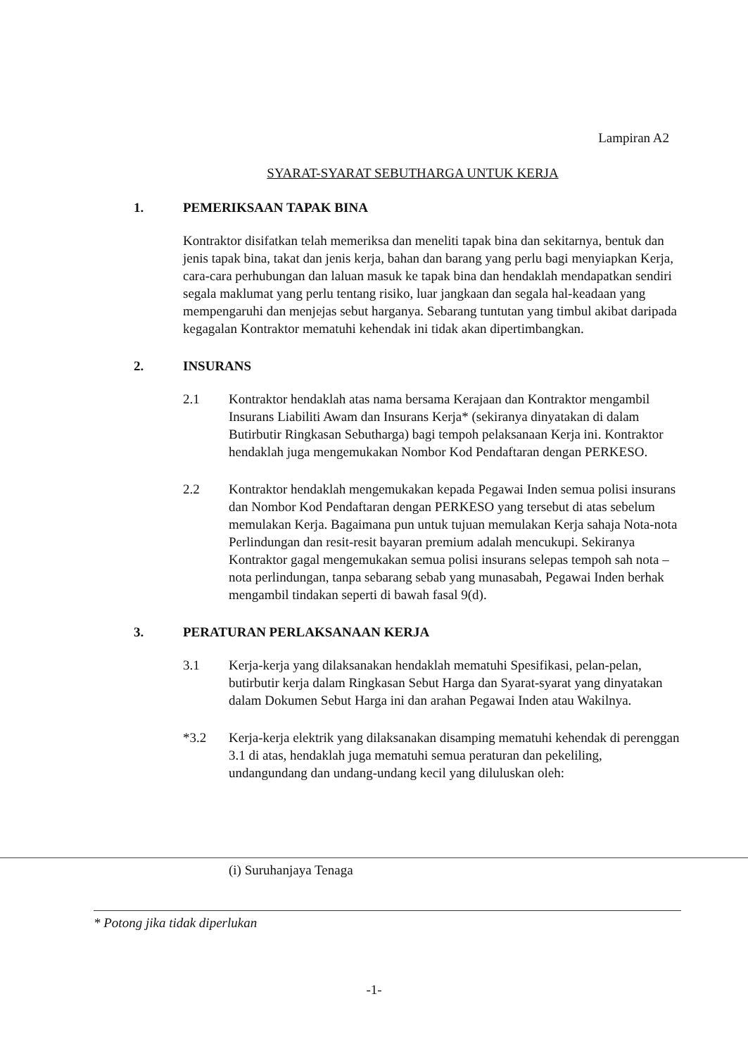Lampiran A2
SYARAT-SYARAT SEBUTHARGA UNTUK KERJA
1. PEMERIKSAAN TAPAK BINA
Kontraktor disifatkan telah memeriksa dan meneliti tapak bina dan sekitarnya, bentuk dan jenis tapak bina, takat dan jenis kerja, bahan dan barang yang perlu bagi menyiapkan Kerja, cara-cara perhubungan dan laluan masuk ke tapak bina dan hendaklah mendapatkan sendiri segala maklumat yang perlu tentang risiko, luar jangkaan dan segala hal-keadaan yang mempengaruhi dan menjejas sebut harganya. Sebarang tuntutan yang timbul akibat daripada kegagalan Kontraktor mematuhi kehendak ini tidak akan dipertimbangkan.
2. INSURANS
2.1 Kontraktor hendaklah atas nama bersama Kerajaan dan Kontraktor mengambil Insurans Liabiliti Awam dan Insurans Kerja* (sekiranya dinyatakan di dalam Butirbutir Ringkasan Sebutharga) bagi tempoh pelaksanaan Kerja ini. Kontraktor hendaklah juga mengemukakan Nombor Kod Pendaftaran dengan PERKESO.
2.2 Kontraktor hendaklah mengemukakan kepada Pegawai Inden semua polisi insurans dan Nombor Kod Pendaftaran dengan PERKESO yang tersebut di atas sebelum memulakan Kerja. Bagaimana pun untuk tujuan memulakan Kerja sahaja Nota-nota Perlindungan dan resit-resit bayaran premium adalah mencukupi. Sekiranya Kontraktor gagal mengemukakan semua polisi insurans selepas tempoh sah nota – nota perlindungan, tanpa sebarang sebab yang munasabah, Pegawai Inden berhak mengambil tindakan seperti di bawah fasal 9(d).
3. PERATURAN PERLAKSANAAN KERJA
3.1 Kerja-kerja yang dilaksanakan hendaklah mematuhi Spesifikasi, pelan-pelan, butirbutir kerja dalam Ringkasan Sebut Harga dan Syarat-syarat yang dinyatakan dalam Dokumen Sebut Harga ini dan arahan Pegawai Inden atau Wakilnya.
*3.2 Kerja-kerja elektrik yang dilaksanakan disamping mematuhi kehendak di perenggan 3.1 di atas, hendaklah juga mematuhi semua peraturan dan pekeliling, undangundang dan undang-undang kecil yang diluluskan oleh:
(i) Suruhanjaya Tenaga
* Potong jika tidak diperlukan
-1-